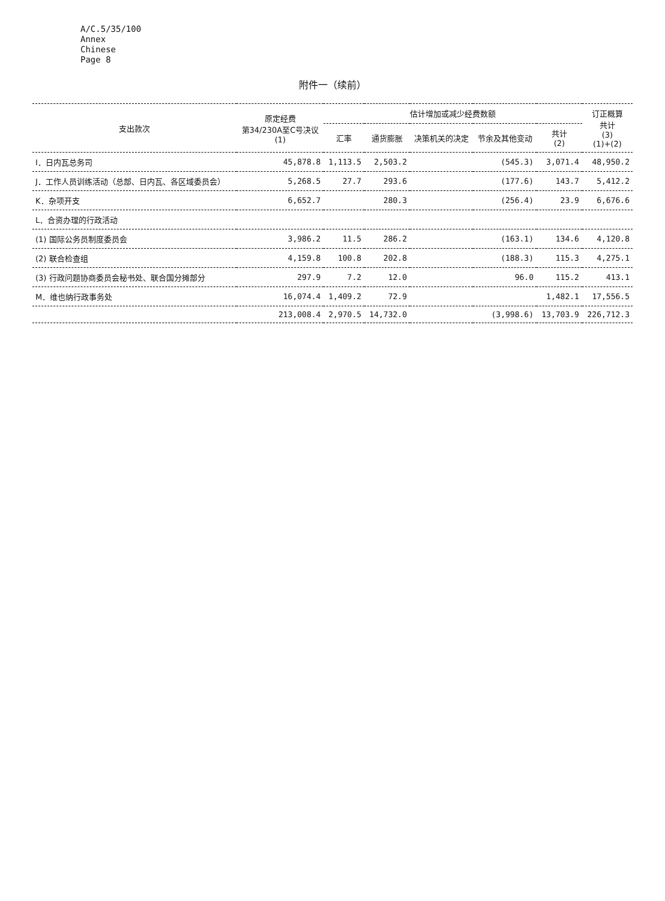A/C.5/35/100
Annex
Chinese
Page 8
附件一（续前）
| 支出款次 | 原定经费 第34/230A至C号决议 (1) | 估计增加或减少经费数额 | | | | | 订正概算 共计 (3) (1)+(2) |
| --- | --- | --- | --- | --- | --- | --- | --- |
| | | 汇率 | 通货膨胀 | 决策机关的决定 | 节余及其他变动 | 共计 (2) | |
| I．日内瓦总务司 | 45,878.8 | 1,113.5 | 2,503.2 | | (545.3) | 3,071.4 | 48,950.2 |
| J．工作人员训练活动（总部、日内瓦、各区域委员会） | 5,268.5 | 27.7 | 293.6 | | (177.6) | 143.7 | 5,412.2 |
| K．杂项开支 | 6,652.7 | | 280.3 | | (256.4) | 23.9 | 6,676.6 |
| L．合资办理的行政活动 | | | | | | | |
| (1) 国际公务员制度委员会 | 3,986.2 | 11.5 | 286.2 | | (163.1) | 134.6 | 4,120.8 |
| (2) 联合检查组 | 4,159.8 | 100.8 | 202.8 | | (188.3) | 115.3 | 4,275.1 |
| (3) 行政问题协商委员会秘书处、联合国分摊部分 | 297.9 | 7.2 | 12.0 | | 96.0 | 115.2 | 413.1 |
| M．维也纳行政事务处 | 16,074.4 | 1,409.2 | 72.9 | | | 1,482.1 | 17,556.5 |
| | 213,008.4 | 2,970.5 | 14,732.0 | | (3,998.6) | 13,703.9 | 226,712.3 |